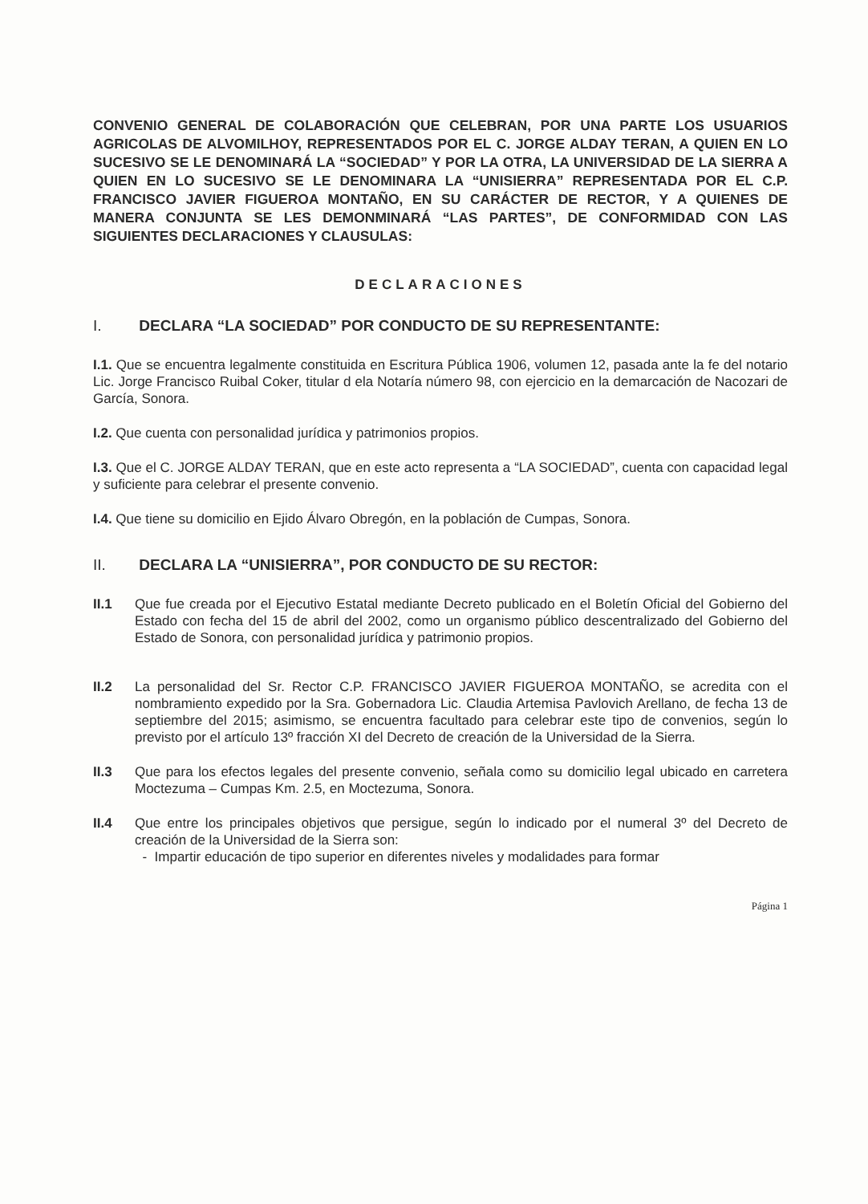CONVENIO GENERAL DE COLABORACIÓN QUE CELEBRAN, POR UNA PARTE LOS USUARIOS AGRICOLAS DE ALVOMILHOY, REPRESENTADOS POR EL C. JORGE ALDAY TERAN, A QUIEN EN LO SUCESIVO SE LE DENOMINARÁ LA “SOCIEDAD” Y POR LA OTRA, LA UNIVERSIDAD DE LA SIERRA A QUIEN EN LO SUCESIVO SE LE DENOMINARA LA “UNISIERRA” REPRESENTADA POR EL C.P. FRANCISCO JAVIER FIGUEROA MONTAÑO, EN SU CARÁCTER DE RECTOR, Y A QUIENES DE MANERA CONJUNTA SE LES DEMONMINARÁ “LAS PARTES”, DE CONFORMIDAD CON LAS SIGUIENTES DECLARACIONES Y CLAUSULAS:
DECLARACIONES
I. DECLARA “LA SOCIEDAD” POR CONDUCTO DE SU REPRESENTANTE:
I.1. Que se encuentra legalmente constituida en Escritura Pública 1906, volumen 12, pasada ante la fe del notario Lic. Jorge Francisco Ruibal Coker, titular d ela Notaría número 98, con ejercicio en la demarcación de Nacozari de García, Sonora.
I.2. Que cuenta con personalidad jurídica y patrimonios propios.
I.3. Que el C. JORGE ALDAY TERAN, que en este acto representa a “LA SOCIEDAD”, cuenta con capacidad legal y suficiente para celebrar el presente convenio.
I.4. Que tiene su domicilio en Ejido Álvaro Obregón, en la población de Cumpas, Sonora.
II. DECLARA LA “UNISIERRA”, POR CONDUCTO DE SU RECTOR:
II.1 Que fue creada por el Ejecutivo Estatal mediante Decreto publicado en el Boletín Oficial del Gobierno del Estado con fecha del 15 de abril del 2002, como un organismo público descentralizado del Gobierno del Estado de Sonora, con personalidad jurídica y patrimonio propios.
II.2 La personalidad del Sr. Rector C.P. FRANCISCO JAVIER FIGUEROA MONTAÑO, se acredita con el nombramiento expedido por la Sra. Gobernadora Lic. Claudia Artemisa Pavlovich Arellano, de fecha 13 de septiembre del 2015; asimismo, se encuentra facultado para celebrar este tipo de convenios, según lo previsto por el artículo 13º fracción XI del Decreto de creación de la Universidad de la Sierra.
II.3 Que para los efectos legales del presente convenio, señala como su domicilio legal ubicado en carretera Moctezuma – Cumpas Km. 2.5, en Moctezuma, Sonora.
II.4 Que entre los principales objetivos que persigue, según lo indicado por el numeral 3º del Decreto de creación de la Universidad de la Sierra son:
- Impartir educación de tipo superior en diferentes niveles y modalidades para formar
Página 1